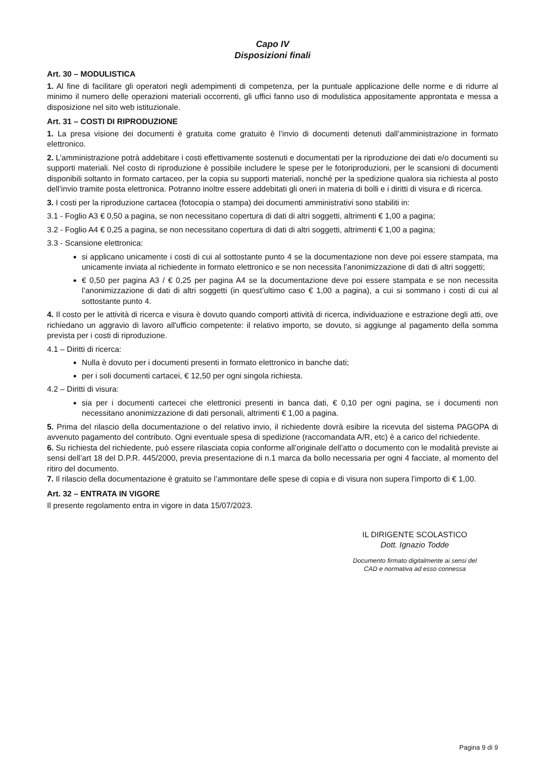Capo IV
Disposizioni finali
Art. 30 – MODULISTICA
1. Al fine di facilitare gli operatori negli adempimenti di competenza, per la puntuale applicazione delle norme e di ridurre al minimo il numero delle operazioni materiali occorrenti, gli uffici fanno uso di modulistica appositamente approntata e messa a disposizione nel sito web istituzionale.
Art. 31 – COSTI DI RIPRODUZIONE
1. La presa visione dei documenti è gratuita come gratuito è l’invio di documenti detenuti dall’amministrazione in formato elettronico.
2. L’amministrazione potrà addebitare i costi effettivamente sostenuti e documentati per la riproduzione dei dati e/o documenti su supporti materiali. Nel costo di riproduzione è possibile includere le spese per le fotoriproduzioni, per le scansioni di documenti disponibili soltanto in formato cartaceo, per la copia su supporti materiali, nonché per la spedizione qualora sia richiesta al posto dell’invio tramite posta elettronica. Potranno inoltre essere addebitati gli oneri in materia di bolli e i diritti di visura e di ricerca.
3. I costi per la riproduzione cartacea (fotocopia o stampa) dei documenti amministrativi sono stabiliti in:
3.1 - Foglio A3 € 0,50 a pagina, se non necessitano copertura di dati di altri soggetti, altrimenti € 1,00 a pagina;
3.2 - Foglio A4 € 0,25 a pagina, se non necessitano copertura di dati di altri soggetti, altrimenti € 1,00 a pagina;
3.3 - Scansione elettronica:
si applicano unicamente i costi di cui al sottostante punto 4 se la documentazione non deve poi essere stampata, ma unicamente inviata al richiedente in formato elettronico e se non necessita l’anonimizzazione di dati di altri soggetti;
€ 0,50 per pagina A3 / € 0,25 per pagina A4 se la documentazione deve poi essere stampata e se non necessita l’anonimizzazione di dati di altri soggetti (in quest’ultimo caso € 1,00 a pagina), a cui si sommano i costi di cui al sottostante punto 4.
4. Il costo per le attività di ricerca e visura è dovuto quando comporti attività di ricerca, individuazione e estrazione degli atti, ove richiedano un aggravio di lavoro all'ufficio competente: il relativo importo, se dovuto, si aggiunge al pagamento della somma prevista per i costi di riproduzione.
4.1 – Diritti di ricerca:
Nulla è dovuto per i documenti presenti in formato elettronico in banche dati;
per i soli documenti cartacei, € 12,50 per ogni singola richiesta.
4.2 – Diritti di visura:
sia per i documenti cartecei che elettronici presenti in banca dati, € 0,10 per ogni pagina, se i documenti non necessitano anonimizzazione di dati personali, altrimenti € 1,00 a pagina.
5. Prima del rilascio della documentazione o del relativo invio, il richiedente dovrà esibire la ricevuta del sistema PAGOPA di avvenuto pagamento del contributo. Ogni eventuale spesa di spedizione (raccomandata A/R, etc) è a carico del richiedente.
6. Su richiesta del richiedente, può essere rilasciata copia conforme all’originale dell’atto o documento con le modalità previste ai sensi dell’art 18 del D.P.R. 445/2000, previa presentazione di n.1 marca da bollo necessaria per ogni 4 facciate, al momento del ritiro del documento.
7. Il rilascio della documentazione è gratuito se l’ammontare delle spese di copia e di visura non supera l’importo di € 1,00.
Art. 32 – ENTRATA IN VIGORE
Il presente regolamento entra in vigore in data 15/07/2023.
IL DIRIGENTE SCOLASTICO
Dott. Ignazio Todde
Documento firmato digitalmente ai sensi del
CAD e normativa ad esso connessa
Pagina 9 di 9